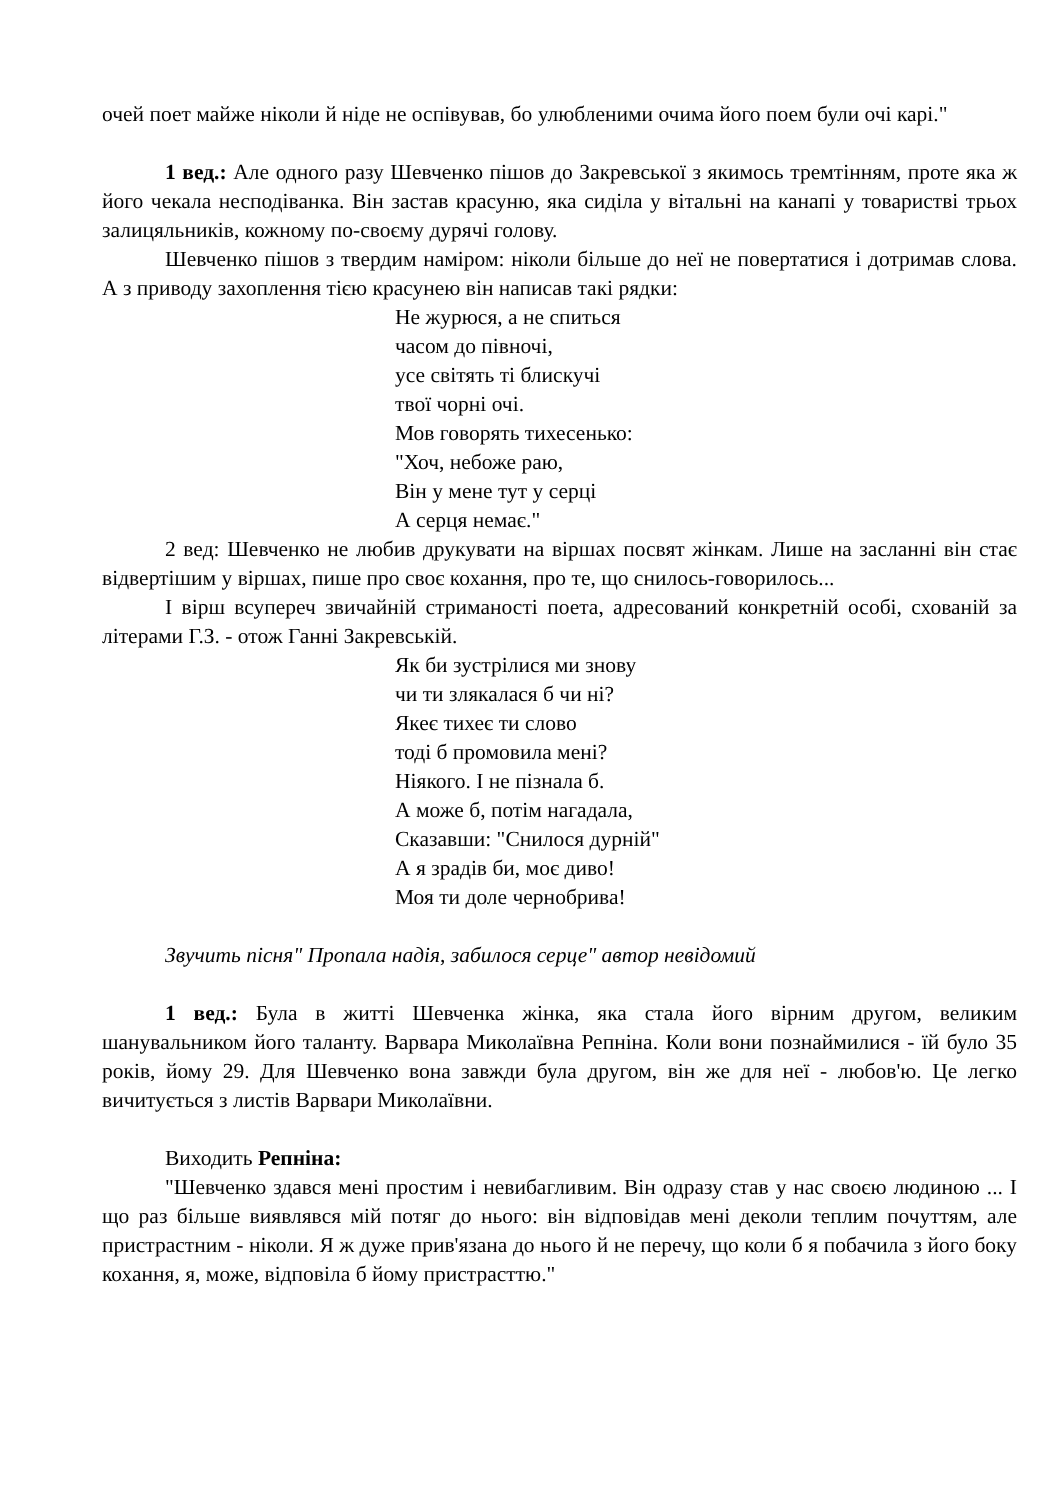очей поет майже ніколи й ніде не оспівував, бо улюбленими очима його поем були очі карі."
1 вед.: Але одного разу Шевченко пішов до Закревської з якимось тремтінням, проте яка ж його чекала несподіванка. Він застав красуню, яка сиділа у вітальні на канапі у товаристві трьох залицяльників, кожному по-своєму дурячі голову.
Шевченко пішов з твердим наміром: ніколи більше до неї не повертатися і дотримав слова. А з приводу захоплення тією красунею він написав такі рядки:
Не журюся, а не спиться
часом до півночі,
усе світять ті блискучі
твої чорні очі.
Мов говорять тихесенько:
"Хоч, небоже раю,
Він у мене тут у серці
А серця немає."
2 вед: Шевченко не любив друкувати на віршах посвят жінкам. Лише на засланні він стає відвертішим у віршах, пише про своє кохання, про те, що снилось-говорилось...
І вірш всупереч звичайній стриманості поета, адресований конкретній особі, схованій за літерами Г.З. - отож Ганні Закревській.
Як би зустрілися ми знову
чи ти злякалася б чи ні?
Якеє тихеє ти слово
тоді б промовила мені?
Ніякого. І не пізнала б.
А може б, потім нагадала,
Сказавши: "Снилося дурній"
А я зрадів би, моє диво!
Моя ти доле чернобрива!
Звучить пісня" Пропала надія, забилося серце" автор невідомий
1 вед.: Була в житті Шевченка жінка, яка стала його вірним другом, великим шанувальником його таланту. Варвара Миколаївна Репніна. Коли вони познаймилися - їй було 35 років, йому 29. Для Шевченко вона завжди була другом, він же для неї - любов'ю. Це легко вичитується з листів Варвари Миколаївни.
Виходить Репніна:
"Шевченко здався мені простим і невибагливим. Він одразу став у нас своєю людиною ... І що раз більше виявлявся мій потяг до нього: він відповідав мені деколи теплим почуттям, але пристрастним - ніколи. Я ж дуже прив'язана до нього й не перечу, що коли б я побачила з його боку кохання, я, може, відповіла б йому пристрасттю."